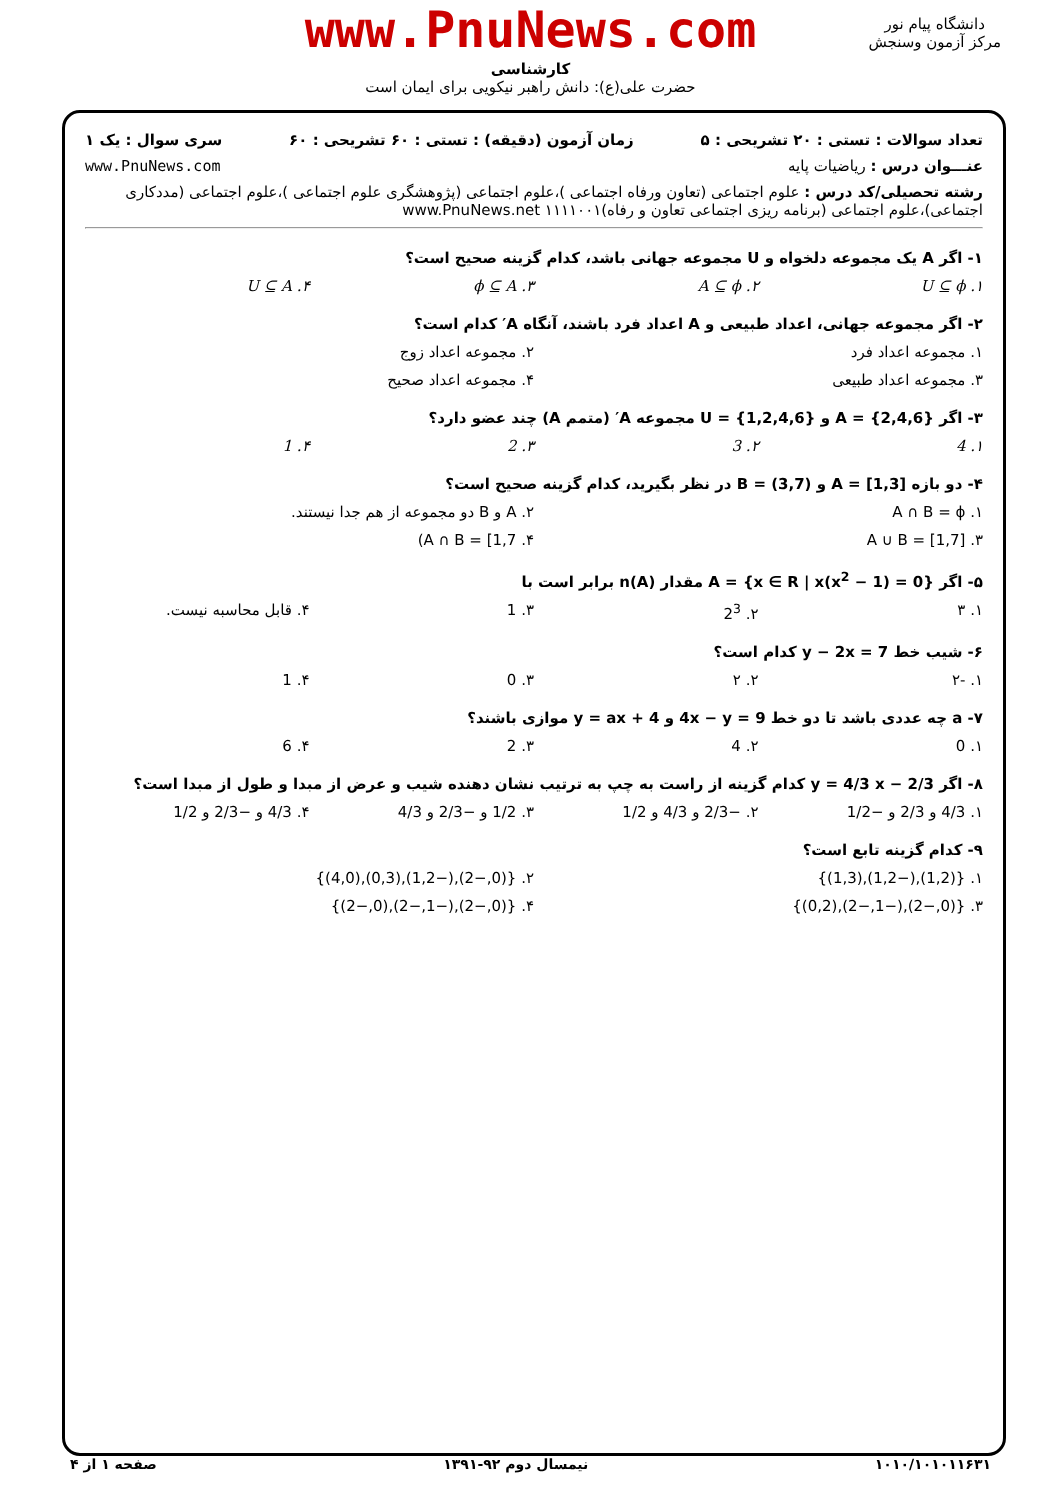www.PnuNews.com
کارشناسی
حضرت علی(ع): دانش راهبر نیکویی برای ایمان است
دانشگاه پیام نور
مرکز آزمون وسنجش
تعداد سوالات : تستی : ۲۰ تشریحی : ۵ زمان آزمون (دقیقه) : تستی : ۶۰ تشریحی : ۶۰ سری سوال : یک ۱
عنـــوان درس : ریاضیات پایه www.PnuNews.com
رشته تحصیلی/کد درس : علوم اجتماعی (تعاون ورفاه اجتماعی )،علوم اجتماعی (پژوهشگری علوم اجتماعی )،علوم اجتماعی (مددکاری اجتماعی)،علوم اجتماعی (برنامه ریزی اجتماعی تعاون و رفاه)۱۱۱۱۰۰۱ www.PnuNews.net
۱- اگر A یک مجموعه دلخواه و U مجموعه جهانی باشد، کدام گزینه صحیح است؟
۱. U ⊆ ϕ ۲. A ⊆ ϕ ۳. ϕ ⊆ A ۴. U ⊆ A
۲- اگر مجموعه جهانی، اعداد طبیعی و A اعداد فرد باشند، آنگاه A′ کدام است؟
۱. مجموعه اعداد فرد ۲. مجموعه اعداد زوج
۳. مجموعه اعداد طبیعی ۴. مجموعه اعداد صحیح
۳- اگر A = {2,4,6} و U = {1,2,4,6} مجموعه A′ (متمم A) چند عضو دارد؟
۱. 4 ۲. 3 ۳. 2 ۴. 1
۴- دو بازه A = [1,3] و B = (3,7) در نظر بگیرید، کدام گزینه صحیح است؟
۱. A ∩ B = ϕ ۲. A و B دو مجموعه از هم جدا نیستند.
۳. A ∪ B = [1,7] ۴. A ∩ B = [1,7)
۵- اگر A = {x ∈ R | x(x<sup>2</sup> − 1) = 0} مقدار n(A) برابر است با
۱. ۳ ۲. 2<sup>3</sup> ۳. 1 ۴. قابل محاسبه نیست.
۶- شیب خط y − 2x = 7 کدام است؟
۱. -۲ ۲. ۲ ۳. 0 ۴. 1
۷- a چه عددی باشد تا دو خط 4x − y = 9 و y = ax + 4 موازی باشند؟
۱. 0 ۲. 4 ۳. 2 ۴. 6
۸- اگر y = 4/3 x − 2/3 کدام گزینه از راست به چپ به ترتیب نشان دهنده شیب و عرض از مبدا و طول از مبدا است؟
۱. 4/3 و 2/3 و −1/2 ۲. −2/3 و 4/3 و 1/2 ۳. 1/2 و −2/3 و 4/3 ۴. 4/3 و −2/3 و 1/2
۹- کدام گزینه تابع است؟
۱. {(1,2),(−1,2),(1,3)} ۲. {(0,−2),(−1,2),(0,3),(4,0)}
۳. {(0,−2),(−1,−2),(0,2)} ۴. {(0,−2),(−1,−2),(0,−2)}
۱۰۱۰/۱۰۱۰۱۱۶۳۱ نیمسال دوم ۹۲-۱۳۹۱ صفحه ۱ از ۴